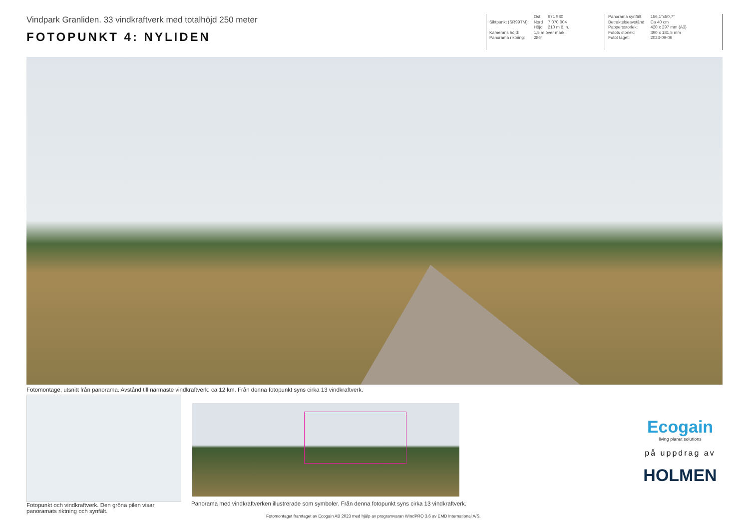Vindpark Granliden. 33 vindkraftverk med totalhöjd 250 meter
FOTOPUNKT 4: NYLIDEN
| Siktpunkt (SR99TM): | Ost Nord Höjd | 671 980 7 070 004 210 m ö. h. |
| Kamerans höjd: Panorama riktning: | 1,5 m över mark 286° | |
| Panorama synfält: | 156,1°x50,7° |
| Betraktelseavstånd: | Ca 40 cm |
| Pappersstorlek: | 420 x 297 mm (A3) |
| Fotots storlek: | 390 x 181,5 mm |
| Fotot taget: | 2023-09-06 |
Fotomontage, utsnitt från panorama. Avstånd till närmaste vindkraftverk: ca 12 km. Från denna fotopunkt syns cirka 13 vindkraftverk.
Fotopunkt och vindkraftverk. Den gröna pilen visar
panoramats riktning och synfält.
Panorama med vindkraftverken illustrerade som symboler. Från denna fotopunkt syns cirka 13 vindkraftverk.
Fotomontaget framtaget av Ecogain AB 2023 med hjälp av programvaran WindPRO 3.6 av EMD International A/S.
Ecogain
living planet solutions
på uppdrag av
HOLMEN